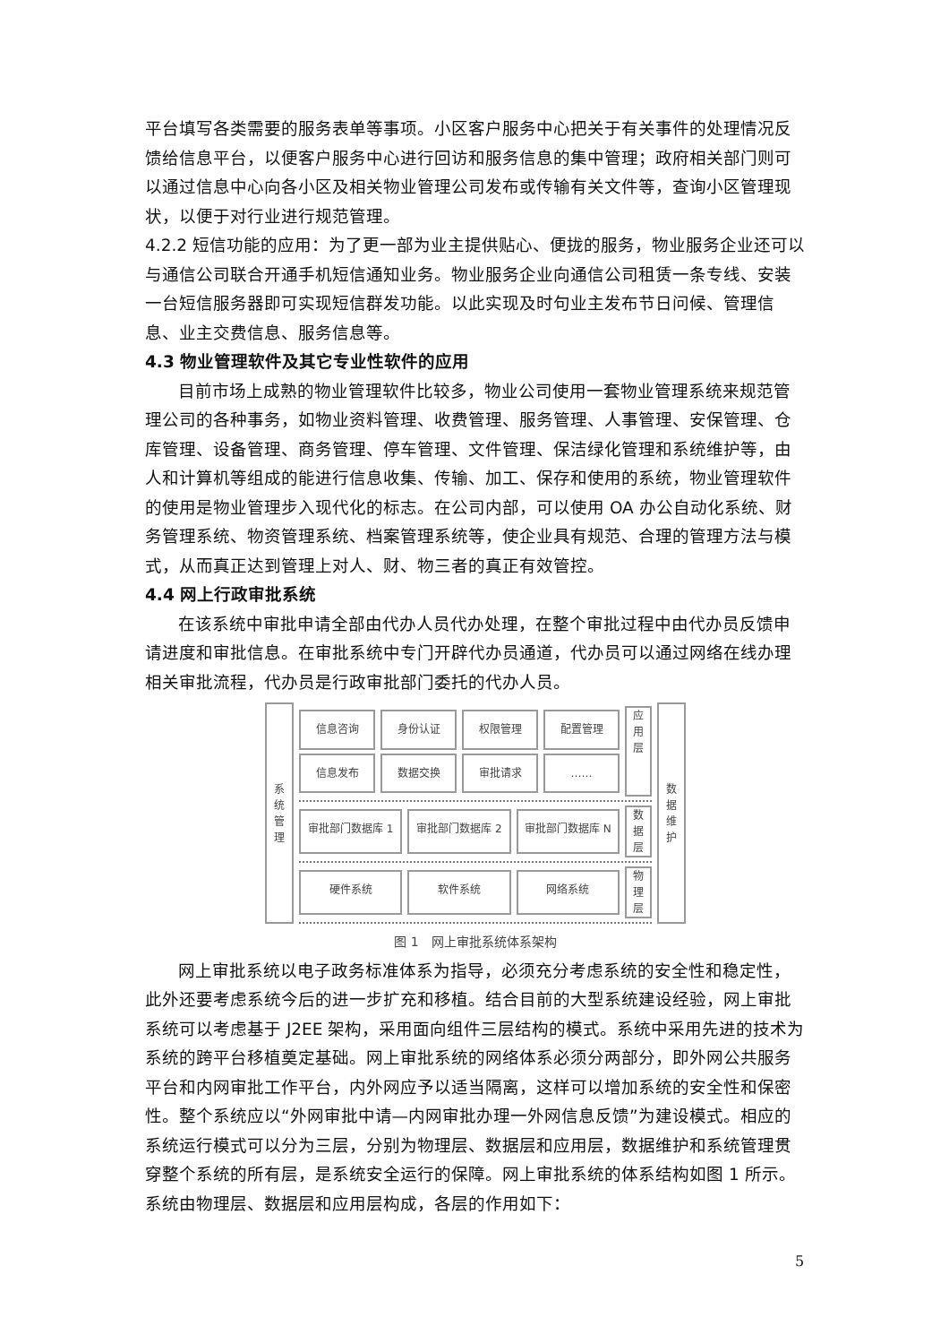平台填写各类需要的服务表单等事项。小区客户服务中心把关于有关事件的处理情况反馈给信息平台，以便客户服务中心进行回访和服务信息的集中管理；政府相关部门则可以通过信息中心向各小区及相关物业管理公司发布或传输有关文件等，查询小区管理现状，以便于对行业进行规范管理。
4.2.2 短信功能的应用：为了更一部为业主提供贴心、便拢的服务，物业服务企业还可以与通信公司联合开通手机短信通知业务。物业服务企业向通信公司租赁一条专线、安装一台短信服务器即可实现短信群发功能。以此实现及时句业主发布节日问候、管理信息、业主交费信息、服务信息等。
4.3 物业管理软件及其它专业性软件的应用
目前市场上成熟的物业管理软件比较多，物业公司使用一套物业管理系统来规范管理公司的各种事务，如物业资料管理、收费管理、服务管理、人事管理、安保管理、仓库管理、设备管理、商务管理、停车管理、文件管理、保洁绿化管理和系统维护等，由人和计算机等组成的能进行信息收集、传输、加工、保存和使用的系统，物业管理软件的使用是物业管理步入现代化的标志。在公司内部，可以使用 OA 办公自动化系统、财务管理系统、物资管理系统、档案管理系统等，使企业具有规范、合理的管理方法与模式，从而真正达到管理上对人、财、物三者的真正有效管控。
4.4 网上行政审批系统
在该系统中审批申请全部由代办人员代办处理，在整个审批过程中由代办员反馈申请进度和审批信息。在审批系统中专门开辟代办员通道，代办员可以通过网络在线办理相关审批流程，代办员是行政审批部门委托的代办人员。
系
统
管
理
信息咨询 身份认证 权限管理 配置管理
信息发布 数据交换 审批请求 ……
应
用
层
审批部门数据库 1 审批部门数据库 2 审批部门数据库 N
数
据
层
硬件系统 软件系统 网络系统
物
理
层
数
据
维
护
图 1　网上审批系统体系架构
网上审批系统以电子政务标准体系为指导，必须充分考虑系统的安全性和稳定性，此外还要考虑系统今后的进一步扩充和移植。结合目前的大型系统建设经验，网上审批系统可以考虑基于 J2EE 架构，采用面向组件三层结构的模式。系统中采用先进的技术为系统的跨平台移植奠定基础。网上审批系统的网络体系必须分两部分，即外网公共服务平台和内网审批工作平台，内外网应予以适当隔离，这样可以增加系统的安全性和保密性。整个系统应以“外网审批中请—内网审批办理一外网信息反馈”为建设模式。相应的系统运行模式可以分为三层，分别为物理层、数据层和应用层，数据维护和系统管理贯穿整个系统的所有层，是系统安全运行的保障。网上审批系统的体系结构如图 1 所示。系统由物理层、数据层和应用层构成，各层的作用如下：
5